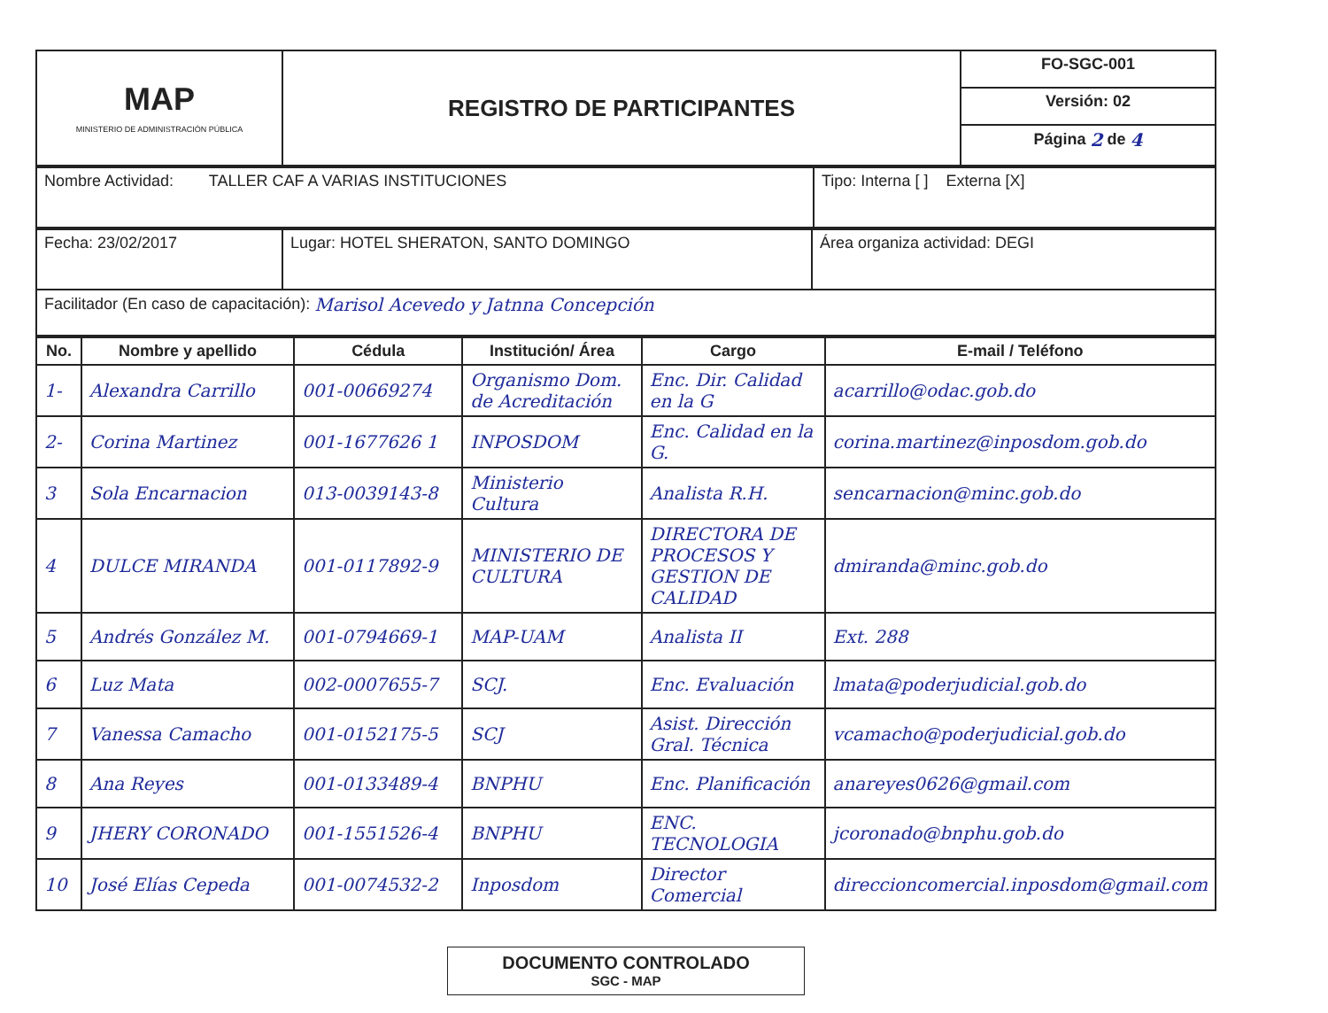| MAP MINISTERIO DE ADMINISTRACIÓN PÚBLICA | REGISTRO DE PARTICIPANTES | FO-SGC-001 |
| | | Versión: 02 |
| | | Página 2 de 4 |
| Nombre Actividad: TALLER CAF A VARIAS INSTITUCIONES | Tipo: Interna [ ] Externa [X] |
| Fecha: 23/02/2017 | Lugar: HOTEL SHERATON, SANTO DOMINGO | Área organiza actividad: DEGI |
| Facilitador (En caso de capacitación): Marisol Acevedo y Jatnna Concepción | | |
| No. | Nombre y apellido | Cédula | Institución/ Área | Cargo | E-mail / Teléfono |
| --- | --- | --- | --- | --- | --- |
| 1- | Alexandra Carrillo | 001-00669274 | Organismo Dom. de Acreditación | Enc. Dir. Calidad en la G | acarrillo@odac.gob.do |
| 2- | Corina Martinez | 001-1677626 1 | INPOSDOM | Enc. Calidad en la G. | corina.martinez@inposdom.gob.do |
| 3 | Sola Encarnacion | 013-0039143-8 | Ministerio Cultura | Analista R.H. | sencarnacion@minc.gob.do |
| 4 | DULCE MIRANDA | 001-0117892-9 | MINISTERIO DE CULTURA | DIRECTORA DE PROCESOS Y GESTION DE CALIDAD | dmiranda@minc.gob.do |
| 5 | Andrés González M. | 001-0794669-1 | MAP-UAM | Analista II | Ext. 288 |
| 6 | Luz Mata | 002-0007655-7 | SCJ. | Enc. Evaluación | lmata@poderjudicial.gob.do |
| 7 | Vanessa Camacho | 001-0152175-5 | SCJ | Asist. Dirección Gral. Técnica | vcamacho@poderjudicial.gob.do |
| 8 | Ana Reyes | 001-0133489-4 | BNPHU | Enc. Planificación | anareyes0626@gmail.com |
| 9 | JHERY CORONADO | 001-1551526-4 | BNPHU | ENC. TECNOLOGIA | jcoronado@bnphu.gob.do |
| 10 | José Elías Cepeda | 001-0074532-2 | Inposdom | Director Comercial | direccioncomercial.inposdom@gmail.com |
DOCUMENTO CONTROLADO
SGC - MAP